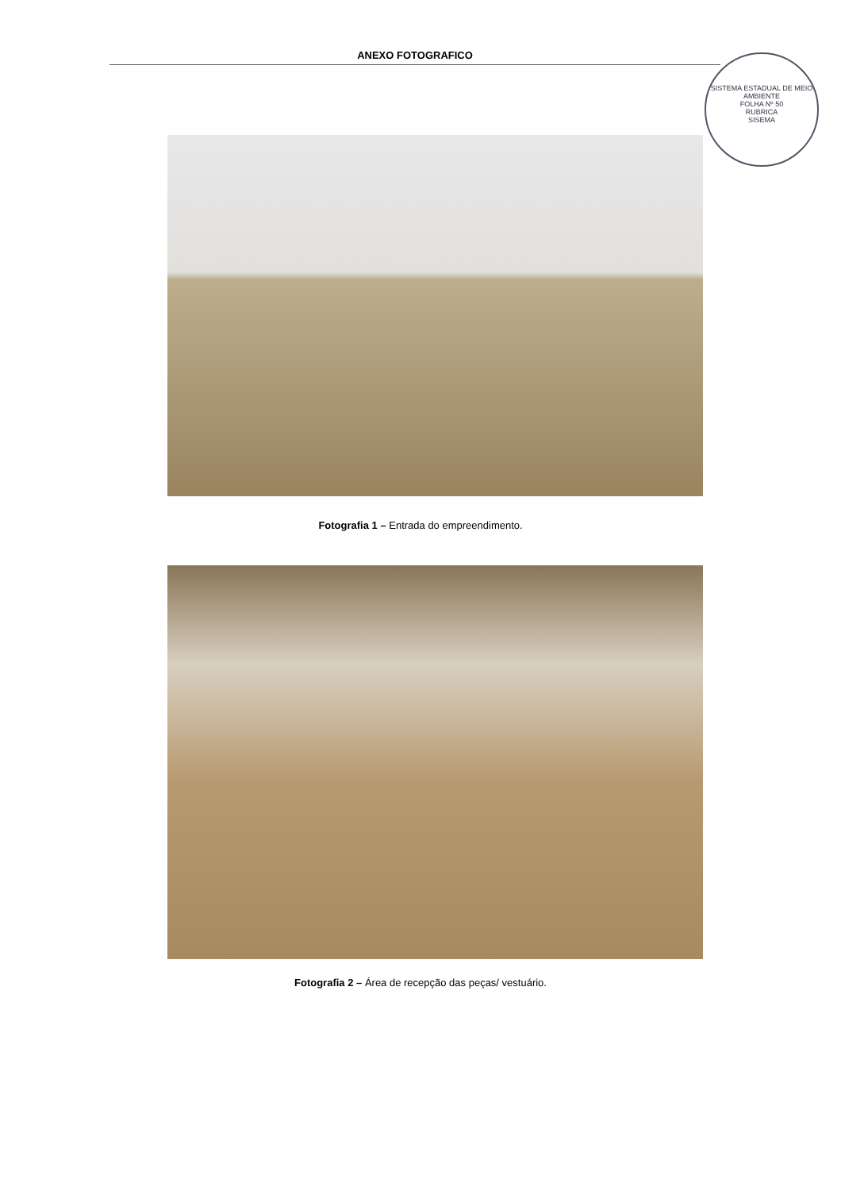ANEXO FOTOGRAFICO
SISTEMA ESTADUAL DE MEIO AMBIENTE
FOLHA Nº 50
RUBRICA
SISEMA
Fotografia 1 – Entrada do empreendimento.
Fotografia 2 – Área de recepção das peças/ vestuário.